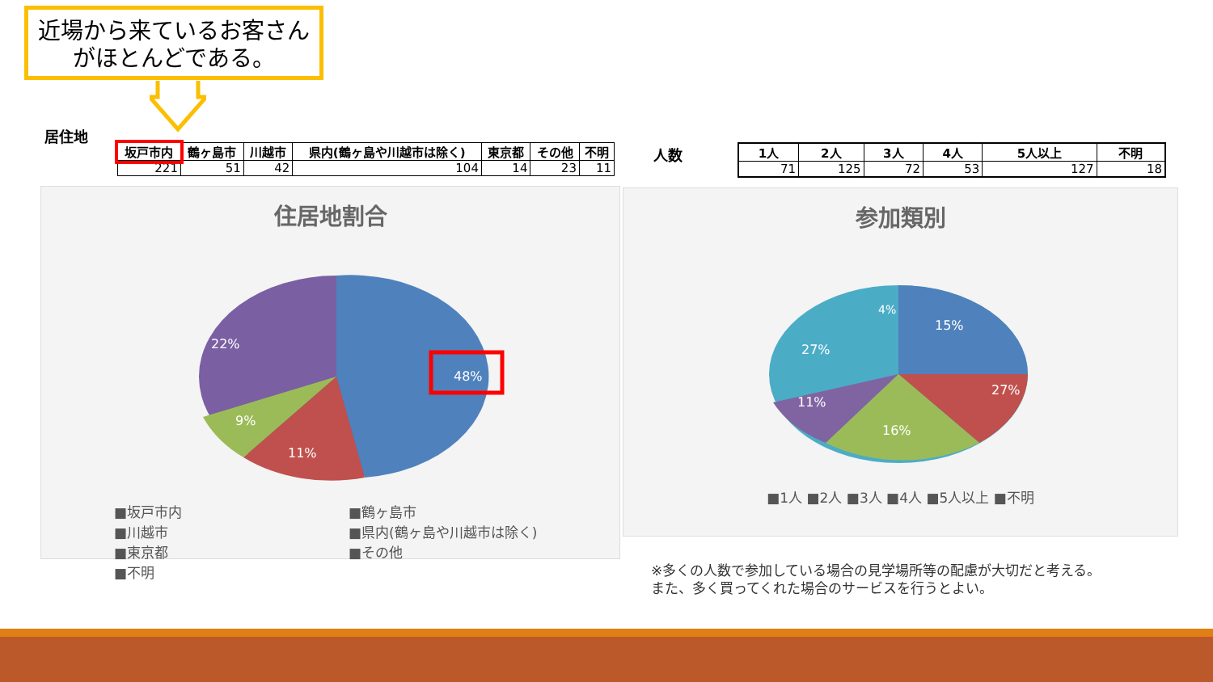近場から来ているお客さん
がほとんどである。
居住地
| 坂戸市内 | 鶴ヶ島市 | 川越市 | 県内(鶴ヶ島や川越市は除く) | 東京都 | その他 | 不明 |
| --- | --- | --- | --- | --- | --- | --- |
| 221 | 51 | 42 | 104 | 14 | 23 | 11 |
人数
| 1人 | 2人 | 3人 | 4人 | 5人以上 | 不明 |
| --- | --- | --- | --- | --- | --- |
| 71 | 125 | 72 | 53 | 127 | 18 |
住居地割合
48%
22%
11%
9%
■坂戸市内 ■鶴ヶ島市 ■川越市 ■県内(鶴ヶ島や川越市は除く) ■東京都 ■その他 ■不明
参加類別
15%
27%
16%
11%
27%
4%
■1人 ■2人 ■3人 ■4人 ■5人以上 ■不明
※多くの人数で参加している場合の見学場所等の配慮が大切だと考える。
また、多く買ってくれた場合のサービスを行うとよい。